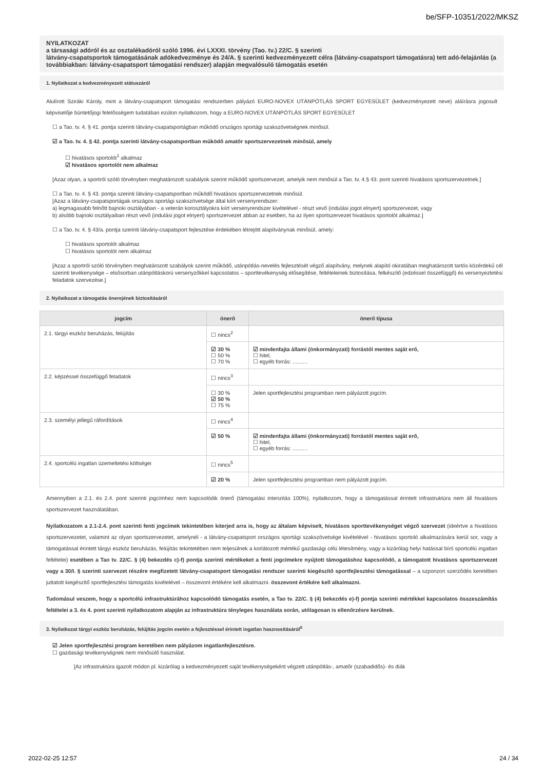be/SFP-10351/2022/MKSZ
NYILATKOZAT
a társasági adóról és az osztalékadóról szóló 1996. évi LXXXI. törvény (Tao. tv.) 22/C. § szerinti
látvány-csapatsportok támogatásának adókedvezménye és 24/A. § szerinti kedvezményezett célra (látvány-csapatsport támogatásra) tett adó-felajánlás (a továbbiakban: látvány-csapatsport támogatási rendszer) alapján megvalósuló támogatás esetén
1. Nyilatkozat a kedvezményezett státuszáról
Alulírott Sziráki Károly, mint a látvány-csapatsport támogatási rendszerben pályázó EURO-NOVEX UTÁNPÓTLÁS SPORT EGYESÜLET (kedvezményezett neve) aláírásra jogosult képviselője büntetőjogi felelősségem tudatában ezúton nyilatkozom, hogy a EURO-NOVEX UTÁNPÓTLÁS SPORT EGYESÜLET
☐ a Tao. tv. 4. § 41. pontja szerinti látvány-csapatsportágban működő országos sportági szakszövetségnek minősül.
☑ a Tao. tv. 4. § 42. pontja szerinti látvány-csapatsportban működő amatőr sportszervezetnek minősül, amely
☐ hivatásos sportolót<sup>1</sup> alkalmaz
☑ hivatásos sportolót nem alkalmaz
[Azaz olyan, a sportról szóló törvényben meghatározott szabályok szerint működő sportszervezet, amelyik nem minősül a Tao. tv. 4.§ 43. pont szerinti hivatásos sportszervezetnek.]
☐ a Tao. tv. 4. § 43. pontja szerinti látvány-csapatsportban működő hivatásos sportszervezetnek minősül.
[Azaz a látvány-csapatsportágak országos sportági szakszövetsége által kiírt versenyrendszer:
a) legmagasabb felnőtt bajnoki osztályában - a veterán korosztályokra kiírt versenyrendszer kivételével - részt vevő (indulási jogot elnyert) sportszervezet, vagy
b) alsóbb bajnoki osztályaiban részt vevő (indulási jogot elnyert) sportszervezet abban az esetben, ha az ilyen sportszervezet hivatásos sportolót alkalmaz.]
☐ a Tao. tv. 4. § 43/a. pontja szerinti látvány-csapatsport fejlesztése érdekében létrejött alapítványnak minősül, amely:
☐ hivatásos sportolót alkalmaz
☐ hivatásos sportolót nem alkalmaz
[Azaz a sportról szóló törvényben meghatározott szabályok szerint működő, utánpótlás-nevelés fejlesztését végző alapítvány, melynek alapító okiratában meghatározott tartós közérdekű cél szerinti tevékenysége – elsősorban utánpótláskorú versenyzőkkel kapcsolatos – sporttevékenység elősegítése, feltételeinek biztosítása, felkészítő (edzéssel összefüggő) és versenyeztetési feladatok szervezése.]
2. Nyilatkozat a támogatás önerejének biztosításáról
| jogcím | önerő | önerő típusa |
| --- | --- | --- |
| 2.1. tárgyi eszköz beruházás, felújítás | ☐ nincs<sup>2</sup> | |
| | ☑ 30 % ☐ 50 % ☐ 70 % | ☑ mindenfajta állami (önkormányzati) forrástól mentes saját erő, ☐ hitel, ☐ egyéb forrás: .......... |
| 2.2. képzéssel összefüggő feladatok | ☐ nincs<sup>3</sup> | |
| | ☐ 30 % ☑ 50 % ☐ 75 % | Jelen sportfejlesztési programban nem pályázott jogcím. |
| 2.3. személyi jellegű ráfordítások | ☐ nincs<sup>4</sup> | |
| | ☑ 50 % | ☑ mindenfajta állami (önkormányzati) forrástól mentes saját erő, ☐ hitel, ☐ egyéb forrás: .......... |
| 2.4. sportcélú ingatlan üzemeltetési költségei | ☐ nincs<sup>5</sup> | |
| | ☑ 20 % | Jelen sportfejlesztési programban nem pályázott jogcím. |
Amennyiben a 2.1. és 2.4. pont szerinti jogcímhez nem kapcsolódik önerő (támogatási intenzitás 100%), nyilatkozom, hogy a támogatással érintett infrastruktúra nem áll hivatásos sportszervezet használatában.
Nyilatkozatom a 2.1-2.4. pont szerinti fenti jogcímek tekintetében kiterjed arra is, hogy az általam képviselt, hivatásos sporttevékenységet végző szervezet (ideértve a hivatásos sportszervezetet, valamint az olyan sportszervezetet, amelynél - a látvány-csapatsport országos sportági szakszövetsége kivételével - hivatásos sportoló alkalmazására kerül sor, vagy a támogatással érintett tárgyi eszköz beruházás, felújítás tekintetében nem teljesülnek a korlátozott mértékű gazdasági célú létesítmény, vagy a kizárólag helyi hatással bíró sportcélú ingatlan feltételei) esetében a Tao tv. 22/C. § (4) bekezdés c)-f) pontja szerinti mértékeket a fenti jogcímekre nyújtott támogatáshoz kapcsolódó, a támogatott hivatásos sportszervezet vagy a 30/I. § szerinti szervezet részére megfizetett látvány-csapatsport támogatási rendszer szerinti kiegészítő sportfejlesztési támogatással – a szponzori szerződés keretében juttatott kiegészítő sportfejlesztési támogatás kivételével – összevont értékére kell alkalmazni. összevont értékére kell alkalmazni.
Tudomásul veszem, hogy a sportcélú infrastruktúrához kapcsolódó támogatás esetén, a Tao tv. 22/C. § (4) bekezdés e)-f) pontja szerinti mértékkel kapcsolatos összeszámítás feltételei a 3. és 4. pont szerinti nyilatkozatom alapján az infrastruktúra tényleges használata során, utólagosan is ellenőrzésre kerülnek.
3. Nyilatkozat tárgyi eszköz beruházás, felújítás jogcím esetén a fejlesztéssel érintett ingatlan hasznosításáról<sup>6</sup>
☑ Jelen sportfejlesztési program keretében nem pályázom ingatlanfejlesztésre.
☐ gazdasági tevékenységnek nem minősülő használat.
[Az infrastruktúra igazolt módon pl. kizárólag a kedvezményezett saját tevékenységeként végzett utánpótlás-, amatőr (szabadidős)- és diák
2022-02-25 12:57 24 / 34